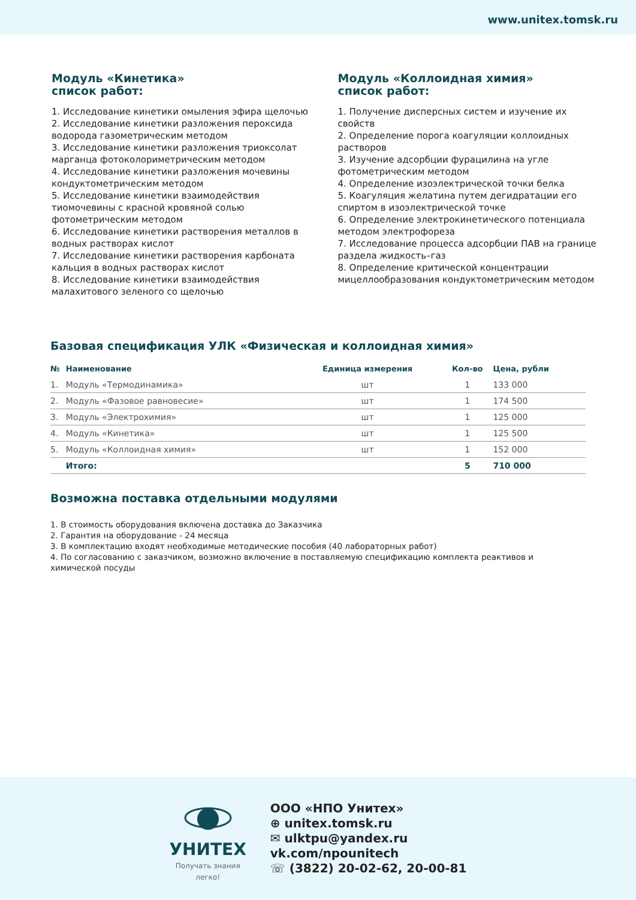www.unitex.tomsk.ru
Модуль «Кинетика»
список работ:
1. Исследование кинетики омыления эфира щелочью
2. Исследование кинетики разложения пероксида водорода газометрическим методом
3. Исследование кинетики разложения триоксолат марганца фотоколориметрическим методом
4. Исследование кинетики разложения мочевины кондуктометрическим методом
5. Исследование кинетики взаимодействия тиомочевины с красной кровяной солью фотометрическим методом
6. Исследование кинетики растворения металлов в водных растворах кислот
7. Исследование кинетики растворения карбоната кальция в водных растворах кислот
8. Исследование кинетики взаимодействия малахитового зеленого со щелочью
Модуль «Коллоидная химия»
список работ:
1. Получение дисперсных систем и изучение их свойств
2. Определение порога коагуляции коллоидных растворов
3. Изучение адсорбции фурацилина на угле фотометрическим методом
4. Определение изоэлектрической точки белка
5. Коагуляция желатина путем дегидратации его спиртом в изоэлектрической точке
6. Определение электрокинетического потенциала методом электрофореза
7. Исследование процесса адсорбции ПАВ на границе раздела жидкость–газ
8. Определение критической концентрации мицеллообразования кондуктометрическим методом
Базовая спецификация УЛК «Физическая и коллоидная химия»
| № | Наименование | Единица измерения | Кол-во | Цена, рубли |
| --- | --- | --- | --- | --- |
| 1. | Модуль «Термодинамика» | шт | 1 | 133 000 |
| 2. | Модуль «Фазовое равновесие» | шт | 1 | 174 500 |
| 3. | Модуль «Электрохимия» | шт | 1 | 125 000 |
| 4. | Модуль «Кинетика» | шт | 1 | 125 500 |
| 5. | Модуль «Коллоидная химия» | шт | 1 | 152 000 |
| | Итого: | | 5 | 710 000 |
Возможна поставка отдельными модулями
1. В стоимость оборудования включена доставка до Заказчика
2. Гарантия на оборудование - 24 месяца
3. В комплектацию входят необходимые методические пособия (40 лабораторных работ)
4. По согласованию с заказчиком, возможно включение в поставляемую спецификацию комплекта реактивов и химической посуды
УНИТЕХ
Получать знания
легко!
ООО «НПО Унитех»
⊕ unitex.tomsk.ru
✉ ulktpu@yandex.ru
vk.com/npounitech
☏ (3822) 20-02-62, 20-00-81